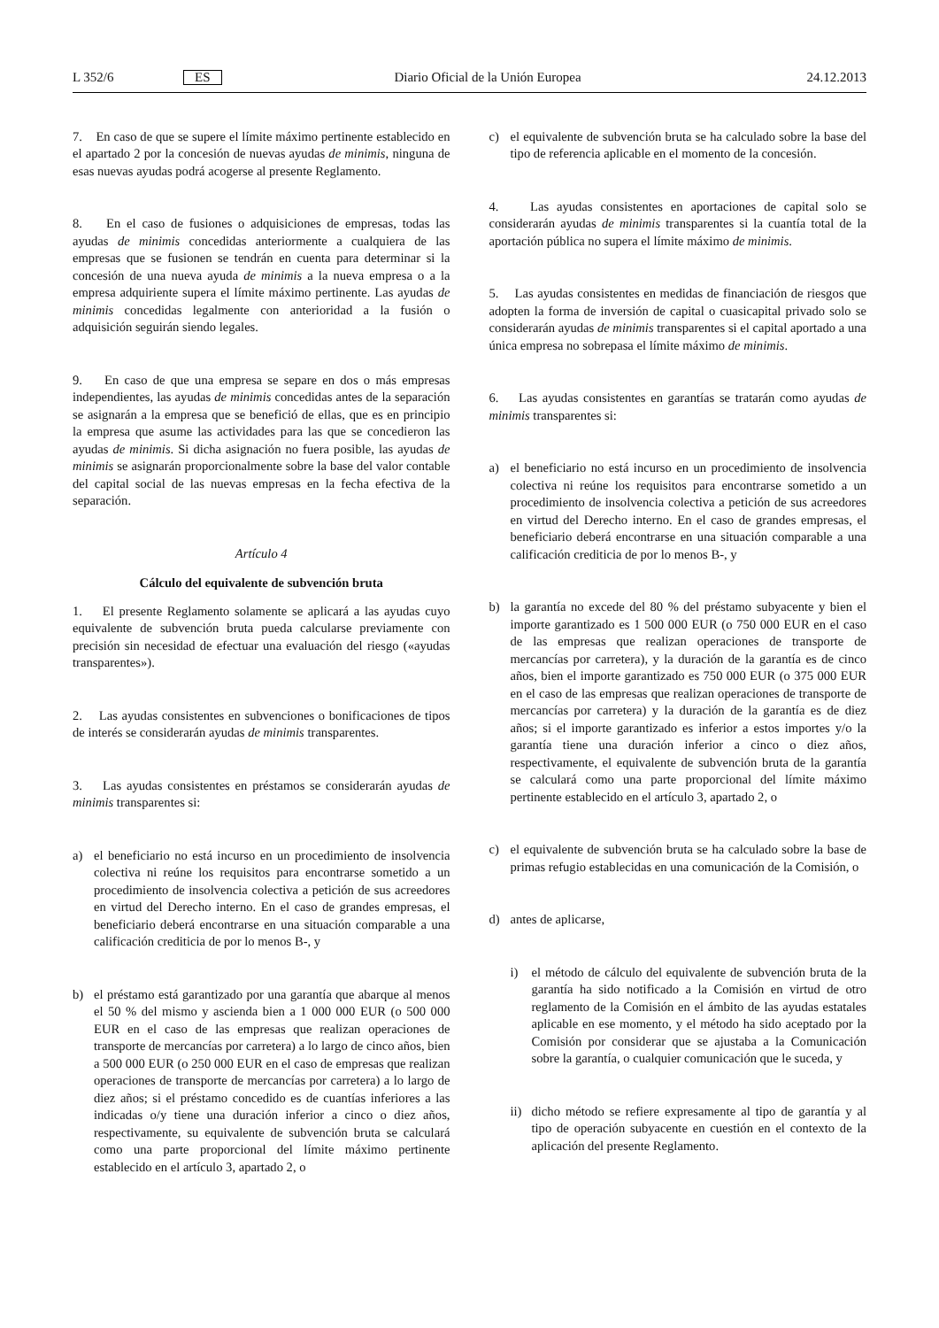L 352/6 ES Diario Oficial de la Unión Europea 24.12.2013
7. En caso de que se supere el límite máximo pertinente establecido en el apartado 2 por la concesión de nuevas ayudas de minimis, ninguna de esas nuevas ayudas podrá acogerse al presente Reglamento.
8. En el caso de fusiones o adquisiciones de empresas, todas las ayudas de minimis concedidas anteriormente a cualquiera de las empresas que se fusionen se tendrán en cuenta para determinar si la concesión de una nueva ayuda de minimis a la nueva empresa o a la empresa adquiriente supera el límite máximo pertinente. Las ayudas de minimis concedidas legalmente con anterioridad a la fusión o adquisición seguirán siendo legales.
9. En caso de que una empresa se separe en dos o más empresas independientes, las ayudas de minimis concedidas antes de la separación se asignarán a la empresa que se benefició de ellas, que es en principio la empresa que asume las actividades para las que se concedieron las ayudas de minimis. Si dicha asignación no fuera posible, las ayudas de minimis se asignarán proporcionalmente sobre la base del valor contable del capital social de las nuevas empresas en la fecha efectiva de la separación.
Artículo 4
Cálculo del equivalente de subvención bruta
1. El presente Reglamento solamente se aplicará a las ayudas cuyo equivalente de subvención bruta pueda calcularse previamente con precisión sin necesidad de efectuar una evaluación del riesgo («ayudas transparentes»).
2. Las ayudas consistentes en subvenciones o bonificaciones de tipos de interés se considerarán ayudas de minimis transparentes.
3. Las ayudas consistentes en préstamos se considerarán ayudas de minimis transparentes si:
a) el beneficiario no está incurso en un procedimiento de insolvencia colectiva ni reúne los requisitos para encontrarse sometido a un procedimiento de insolvencia colectiva a petición de sus acreedores en virtud del Derecho interno. En el caso de grandes empresas, el beneficiario deberá encontrarse en una situación comparable a una calificación crediticia de por lo menos B-, y
b) el préstamo está garantizado por una garantía que abarque al menos el 50 % del mismo y ascienda bien a 1 000 000 EUR (o 500 000 EUR en el caso de las empresas que realizan operaciones de transporte de mercancías por carretera) a lo largo de cinco años, bien a 500 000 EUR (o 250 000 EUR en el caso de empresas que realizan operaciones de transporte de mercancías por carretera) a lo largo de diez años; si el préstamo concedido es de cuantías inferiores a las indicadas o/y tiene una duración inferior a cinco o diez años, respectivamente, su equivalente de subvención bruta se calculará como una parte proporcional del límite máximo pertinente establecido en el artículo 3, apartado 2, o
c) el equivalente de subvención bruta se ha calculado sobre la base del tipo de referencia aplicable en el momento de la concesión.
4. Las ayudas consistentes en aportaciones de capital solo se considerarán ayudas de minimis transparentes si la cuantía total de la aportación pública no supera el límite máximo de minimis.
5. Las ayudas consistentes en medidas de financiación de riesgos que adopten la forma de inversión de capital o cuasicapital privado solo se considerarán ayudas de minimis transparentes si el capital aportado a una única empresa no sobrepasa el límite máximo de minimis.
6. Las ayudas consistentes en garantías se tratarán como ayudas de minimis transparentes si:
a) el beneficiario no está incurso en un procedimiento de insolvencia colectiva ni reúne los requisitos para encontrarse sometido a un procedimiento de insolvencia colectiva a petición de sus acreedores en virtud del Derecho interno. En el caso de grandes empresas, el beneficiario deberá encontrarse en una situación comparable a una calificación crediticia de por lo menos B-, y
b) la garantía no excede del 80 % del préstamo subyacente y bien el importe garantizado es 1 500 000 EUR (o 750 000 EUR en el caso de las empresas que realizan operaciones de transporte de mercancías por carretera), y la duración de la garantía es de cinco años, bien el importe garantizado es 750 000 EUR (o 375 000 EUR en el caso de las empresas que realizan operaciones de transporte de mercancías por carretera) y la duración de la garantía es de diez años; si el importe garantizado es inferior a estos importes y/o la garantía tiene una duración inferior a cinco o diez años, respectivamente, el equivalente de subvención bruta de la garantía se calculará como una parte proporcional del límite máximo pertinente establecido en el artículo 3, apartado 2, o
c) el equivalente de subvención bruta se ha calculado sobre la base de primas refugio establecidas en una comunicación de la Comisión, o
d) antes de aplicarse,
i) el método de cálculo del equivalente de subvención bruta de la garantía ha sido notificado a la Comisión en virtud de otro reglamento de la Comisión en el ámbito de las ayudas estatales aplicable en ese momento, y el método ha sido aceptado por la Comisión por considerar que se ajustaba a la Comunicación sobre la garantía, o cualquier comunicación que le suceda, y
ii) dicho método se refiere expresamente al tipo de garantía y al tipo de operación subyacente en cuestión en el contexto de la aplicación del presente Reglamento.